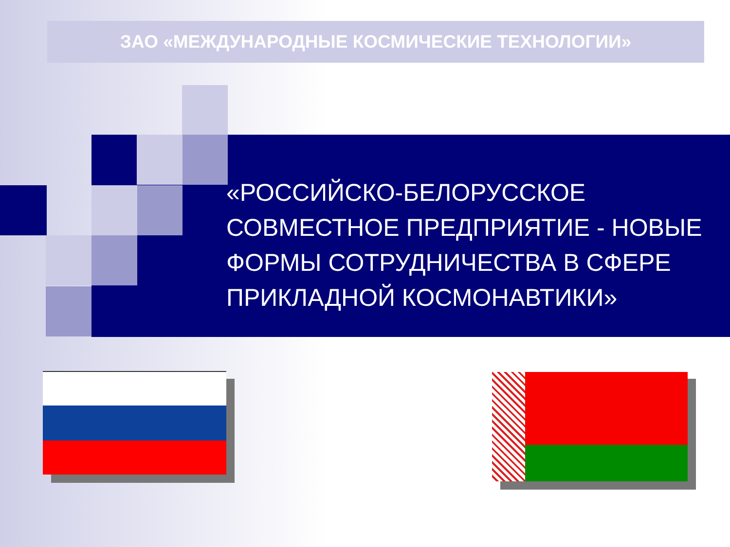ЗАО «МЕЖДУНАРОДНЫЕ КОСМИЧЕСКИЕ ТЕХНОЛОГИИ»
«РОССИЙСКО-БЕЛОРУССКОЕ СОВМЕСТНОЕ ПРЕДПРИЯТИЕ - НОВЫЕ ФОРМЫ СОТРУДНИЧЕСТВА В СФЕРЕ ПРИКЛАДНОЙ КОСМОНАВТИКИ»